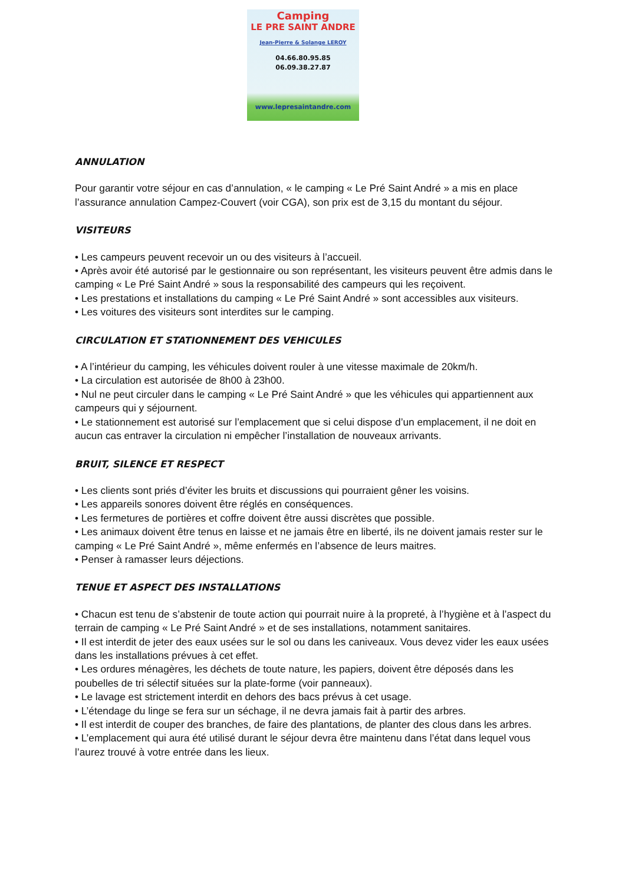Camping
LE PRE SAINT ANDRE
Jean-Pierre & Solange LEROY
04.66.80.95.85
06.09.38.27.87
www.lepresaintandre.com
ANNULATION
Pour garantir votre séjour en cas d’annulation, « le camping « Le Pré Saint André » a mis en place l’assurance annulation Campez-Couvert (voir CGA), son prix est de 3,15 du montant du séjour.
VISITEURS
• Les campeurs peuvent recevoir un ou des visiteurs à l’accueil.
• Après avoir été autorisé par le gestionnaire ou son représentant, les visiteurs peuvent être admis dans le camping « Le Pré Saint André » sous la responsabilité des campeurs qui les reçoivent.
• Les prestations et installations du camping « Le Pré Saint André » sont accessibles aux visiteurs.
• Les voitures des visiteurs sont interdites sur le camping.
CIRCULATION ET STATIONNEMENT DES VEHICULES
• A l’intérieur du camping, les véhicules doivent rouler à une vitesse maximale de 20km/h.
• La circulation est autorisée de 8h00 à 23h00.
• Nul ne peut circuler dans le camping « Le Pré Saint André » que les véhicules qui appartiennent aux campeurs qui y séjournent.
• Le stationnement est autorisé sur l’emplacement que si celui dispose d’un emplacement, il ne doit en aucun cas entraver la circulation ni empêcher l’installation de nouveaux arrivants.
BRUIT, SILENCE ET RESPECT
• Les clients sont priés d’éviter les bruits et discussions qui pourraient gêner les voisins.
• Les appareils sonores doivent être réglés en conséquences.
• Les fermetures de portières et coffre doivent être aussi discrètes que possible.
• Les animaux doivent être tenus en laisse et ne jamais être en liberté, ils ne doivent jamais rester sur le camping « Le Pré Saint André », même enfermés en l’absence de leurs maitres.
• Penser à ramasser leurs déjections.
TENUE ET ASPECT DES INSTALLATIONS
• Chacun est tenu de s’abstenir de toute action qui pourrait nuire à la propreté, à l’hygiène et à l’aspect du terrain de camping « Le Pré Saint André » et de ses installations, notamment sanitaires.
• Il est interdit de jeter des eaux usées sur le sol ou dans les caniveaux. Vous devez vider les eaux usées dans les installations prévues à cet effet.
• Les ordures ménagères, les déchets de toute nature, les papiers, doivent être déposés dans les poubelles de tri sélectif situées sur la plate-forme (voir panneaux).
• Le lavage est strictement interdit en dehors des bacs prévus à cet usage.
• L’étendage du linge se fera sur un séchage, il ne devra jamais fait à partir des arbres.
• Il est interdit de couper des branches, de faire des plantations, de planter des clous dans les arbres.
• L’emplacement qui aura été utilisé durant le séjour devra être maintenu dans l’état dans lequel vous l’aurez trouvé à votre entrée dans les lieux.